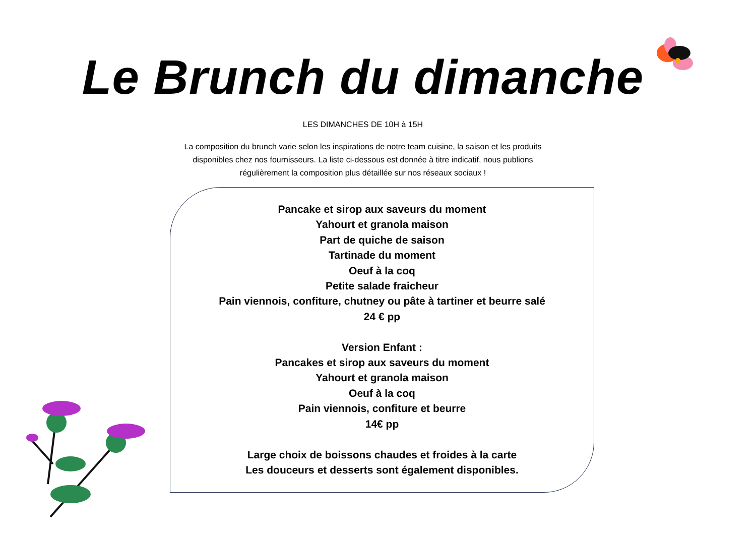Le Brunch du dimanche
LES DIMANCHES DE 10H à 15H
La composition du brunch varie selon les inspirations de notre team cuisine, la saison et les produits disponibles chez nos fournisseurs. La liste ci-dessous est donnée à titre indicatif, nous publions régulièrement la composition plus détaillée sur nos réseaux sociaux !
Pancake et sirop aux saveurs du moment
Yahourt et granola maison
Part de quiche de saison
Tartinade du moment
Oeuf à la coq
Petite salade fraicheur
Pain viennois, confiture, chutney ou pâte à tartiner et beurre salé
24 € pp
Version Enfant :
Pancakes et sirop aux saveurs du moment
Yahourt et granola maison
Oeuf à la coq
Pain viennois, confiture et beurre
14€ pp
Large choix de boissons chaudes et froides à la carte
Les douceurs et desserts sont également disponibles.